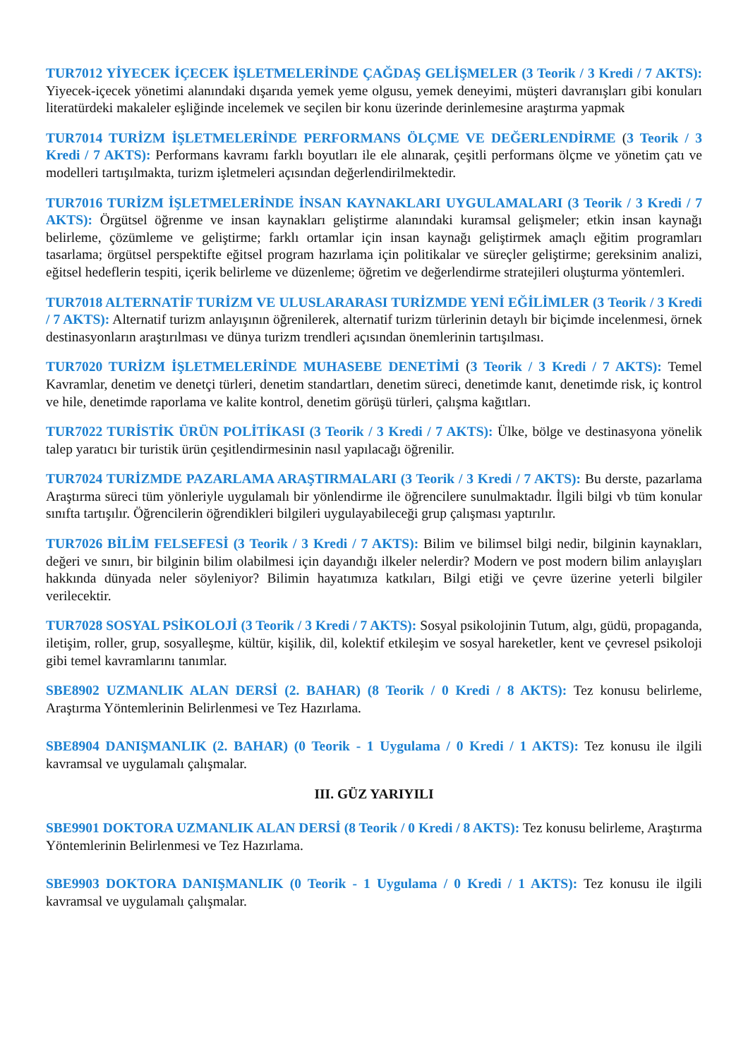TUR7012 YİYECEK İÇECEK İŞLETMELERİNDE ÇAĞDAŞ GELİŞMELER (3 Teorik / 3 Kredi / 7 AKTS): Yiyecek-içecek yönetimi alanındaki dışarıda yemek yeme olgusu, yemek deneyimi, müşteri davranışları gibi konuları literatürdeki makaleler eşliğinde incelemek ve seçilen bir konu üzerinde derinlemesine araştırma yapmak
TUR7014 TURİZM İŞLETMELERİNDE PERFORMANS ÖLÇME VE DEĞERLENDİRME (3 Teorik / 3 Kredi / 7 AKTS): Performans kavramı farklı boyutları ile ele alınarak, çeşitli performans ölçme ve yönetim çatı ve modelleri tartışılmakta, turizm işletmeleri açısından değerlendirilmektedir.
TUR7016 TURİZM İŞLETMELERİNDE İNSAN KAYNAKLARI UYGULAMALARI (3 Teorik / 3 Kredi / 7 AKTS): Örgütsel öğrenme ve insan kaynakları geliştirme alanındaki kuramsal gelişmeler; etkin insan kaynağı belirleme, çözümleme ve geliştirme; farklı ortamlar için insan kaynağı geliştirmek amaçlı eğitim programları tasarlama; örgütsel perspektifte eğitsel program hazırlama için politikalar ve süreçler geliştirme; gereksinim analizi, eğitsel hedeflerin tespiti, içerik belirleme ve düzenleme; öğretim ve değerlendirme stratejileri oluşturma yöntemleri.
TUR7018 ALTERNATİF TURİZM VE ULUSLARARASI TURİZMDE YENİ EĞİLİMLER (3 Teorik / 3 Kredi / 7 AKTS): Alternatif turizm anlayışının öğrenilerek, alternatif turizm türlerinin detaylı bir biçimde incelenmesi, örnek destinasyonların araştırılması ve dünya turizm trendleri açısından önemlerinin tartışılması.
TUR7020 TURİZM İŞLETMELERİNDE MUHASEBE DENETİMİ (3 Teorik / 3 Kredi / 7 AKTS): Temel Kavramlar, denetim ve denetçi türleri, denetim standartları, denetim süreci, denetimde kanıt, denetimde risk, iç kontrol ve hile, denetimde raporlama ve kalite kontrol, denetim görüşü türleri, çalışma kağıtları.
TUR7022 TURİSTİK ÜRÜN POLİTİKASI (3 Teorik / 3 Kredi / 7 AKTS): Ülke, bölge ve destinasyona yönelik talep yaratıcı bir turistik ürün çeşitlendirmesinin nasıl yapılacağı öğrenilir.
TUR7024 TURİZMDE PAZARLAMA ARAŞTIRMALARI (3 Teorik / 3 Kredi / 7 AKTS): Bu derste, pazarlama Araştırma süreci tüm yönleriyle uygulamalı bir yönlendirme ile öğrencilere sunulmaktadır. İlgili bilgi vb tüm konular sınıfta tartışılır. Öğrencilerin öğrendikleri bilgileri uygulayabileceği grup çalışması yaptırılır.
TUR7026 BİLİM FELSEFESİ (3 Teorik / 3 Kredi / 7 AKTS): Bilim ve bilimsel bilgi nedir, bilginin kaynakları, değeri ve sınırı, bir bilginin bilim olabilmesi için dayandığı ilkeler nelerdir? Modern ve post modern bilim anlayışları hakkında dünyada neler söyleniyor? Bilimin hayatımıza katkıları, Bilgi etiği ve çevre üzerine yeterli bilgiler verilecektir.
TUR7028 SOSYAL PSİKOLOJİ (3 Teorik / 3 Kredi / 7 AKTS): Sosyal psikolojinin Tutum, algı, güdü, propaganda, iletişim, roller, grup, sosyalleşme, kültür, kişilik, dil, kolektif etkileşim ve sosyal hareketler, kent ve çevresel psikoloji gibi temel kavramlarını tanımlar.
SBE8902 UZMANLIK ALAN DERSİ (2. BAHAR) (8 Teorik / 0 Kredi / 8 AKTS): Tez konusu belirleme, Araştırma Yöntemlerinin Belirlenmesi ve Tez Hazırlama.
SBE8904 DANIŞMANLIK (2. BAHAR) (0 Teorik - 1 Uygulama / 0 Kredi / 1 AKTS): Tez konusu ile ilgili kavramsal ve uygulamalı çalışmalar.
III. GÜZ YARIYILI
SBE9901 DOKTORA UZMANLIK ALAN DERSİ (8 Teorik / 0 Kredi / 8 AKTS): Tez konusu belirleme, Araştırma Yöntemlerinin Belirlenmesi ve Tez Hazırlama.
SBE9903 DOKTORA DANIŞMANLIK (0 Teorik - 1 Uygulama / 0 Kredi / 1 AKTS): Tez konusu ile ilgili kavramsal ve uygulamalı çalışmalar.